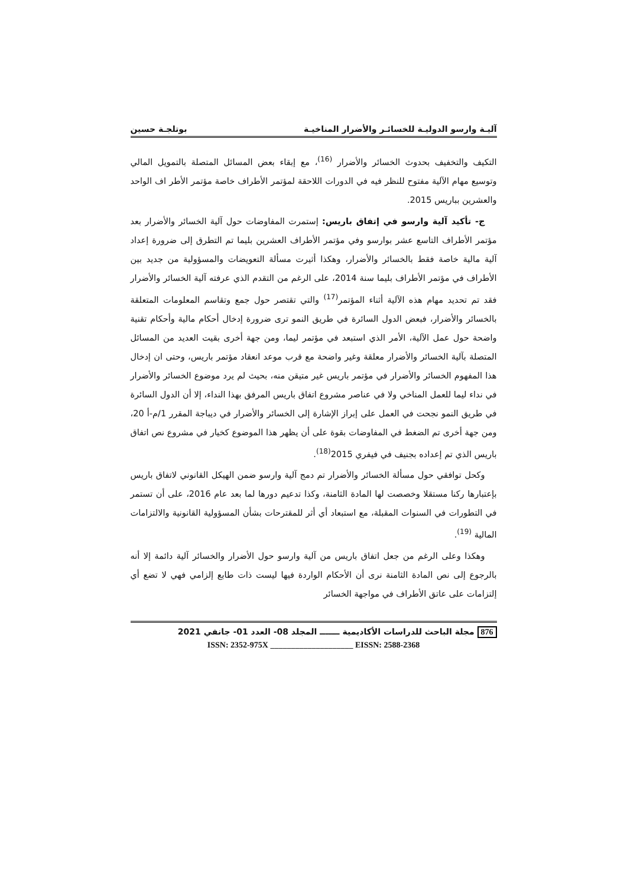آليـة وارسو الدوليـة للخسائـر والأضرار المناخيـة بوتلجـة حسين
التكيف والتخفيف بحدوث الخسائر والأضرار <sup>(16)</sup>، مع إبقاء بعض المسائل المتصلة بالتمويل المالي وتوسيع مهام الآلية مفتوح للنظر فيه في الدورات اللاحقة لمؤتمر الأطراف خاصة مؤتمر الأطر اف الواحد والعشرين بباريس 2015.
ج- تأكيد آلية وارسو في إتفاق باريس: إستمرت المفاوضات حول آلية الخسائر والأضرار بعد مؤتمر الأطراف التاسع عشر بوارسو وفي مؤتمر الأطراف العشرين بليما تم التطرق إلى ضرورة إعداد آلية مالية خاصة فقط بالخسائر والأضرار، وهكذا أثيرت مسألة التعويضات والمسؤولية من جديد بين الأطراف في مؤتمر الأطراف بليما سنة 2014، على الرغم من التقدم الذي عرفته آلية الخسائر والأضرار فقد تم تحديد مهام هذه الآلية أثناء المؤتمر<sup>(17)</sup> والتي تقتصر حول جمع وتقاسم المعلومات المتعلقة بالخسائر والأضرار، فبعض الدول السائرة في طريق النمو ترى ضرورة إدخال أحكام مالية وأحكام تقنية واضحة حول عمل الآلية، الأمر الذي استبعد في مؤتمر ليما، ومن جهة أخرى بقيت العديد من المسائل المتصلة بآلية الخسائر والأضرار معلقة وغير واضحة مع قرب موعد انعقاد مؤتمر باريس، وحتى ان إدخال هذا المفهوم الخسائر والأضرار في مؤتمر باريس غير متيقن منه، بحيث لم يرد موضوع الخسائر والأضرار في نداء ليما للعمل المناخي ولا في عناصر مشروع اتفاق باريس المرفق بهذا النداء، إلا أن الدول السائرة في طريق النمو نجحت في العمل على إبراز الإشارة إلى الخسائر والأضرار في ديباجة المقرر 1/م-أ 20، ومن جهة أخرى تم الضغط في المفاوضات بقوة على أن يظهر هذا الموضوع كخيار في مشروع نص اتفاق باريس الذي تم إعداده بجنيف في فيفري 2015<sup>(18)</sup>.
وكحل توافقي حول مسألة الخسائر والأضرار تم دمج آلية وارسو ضمن الهيكل القانوني لاتفاق باريس بإعتبارها ركنا مستقلا وخصصت لها المادة الثامنة، وكذا تدعيم دورها لما بعد عام 2016، على أن تستمر في التطورات في السنوات المقبلة، مع استبعاد أي أثر للمقترحات بشأن المسؤولية القانونية والالتزامات المالية <sup>(19)</sup>.
وهكذا وعلى الرغم من جعل اتفاق باريس من آلية وارسو حول الأضرار والخسائر آلية دائمة إلا أنه بالرجوع إلى نص المادة الثامنة نرى أن الأحكام الواردة فيها ليست ذات طابع إلزامي فهي لا تضع أي إلتزامات على عاتق الأطراف في مواجهة الخسائر
876 مجلة الباحث للدراسات الأكاديمية ـــــــ المجلد 08- العدد 01- جانفي 2021
ISSN: 2352-975X ____________________ EISSN: 2588-2368